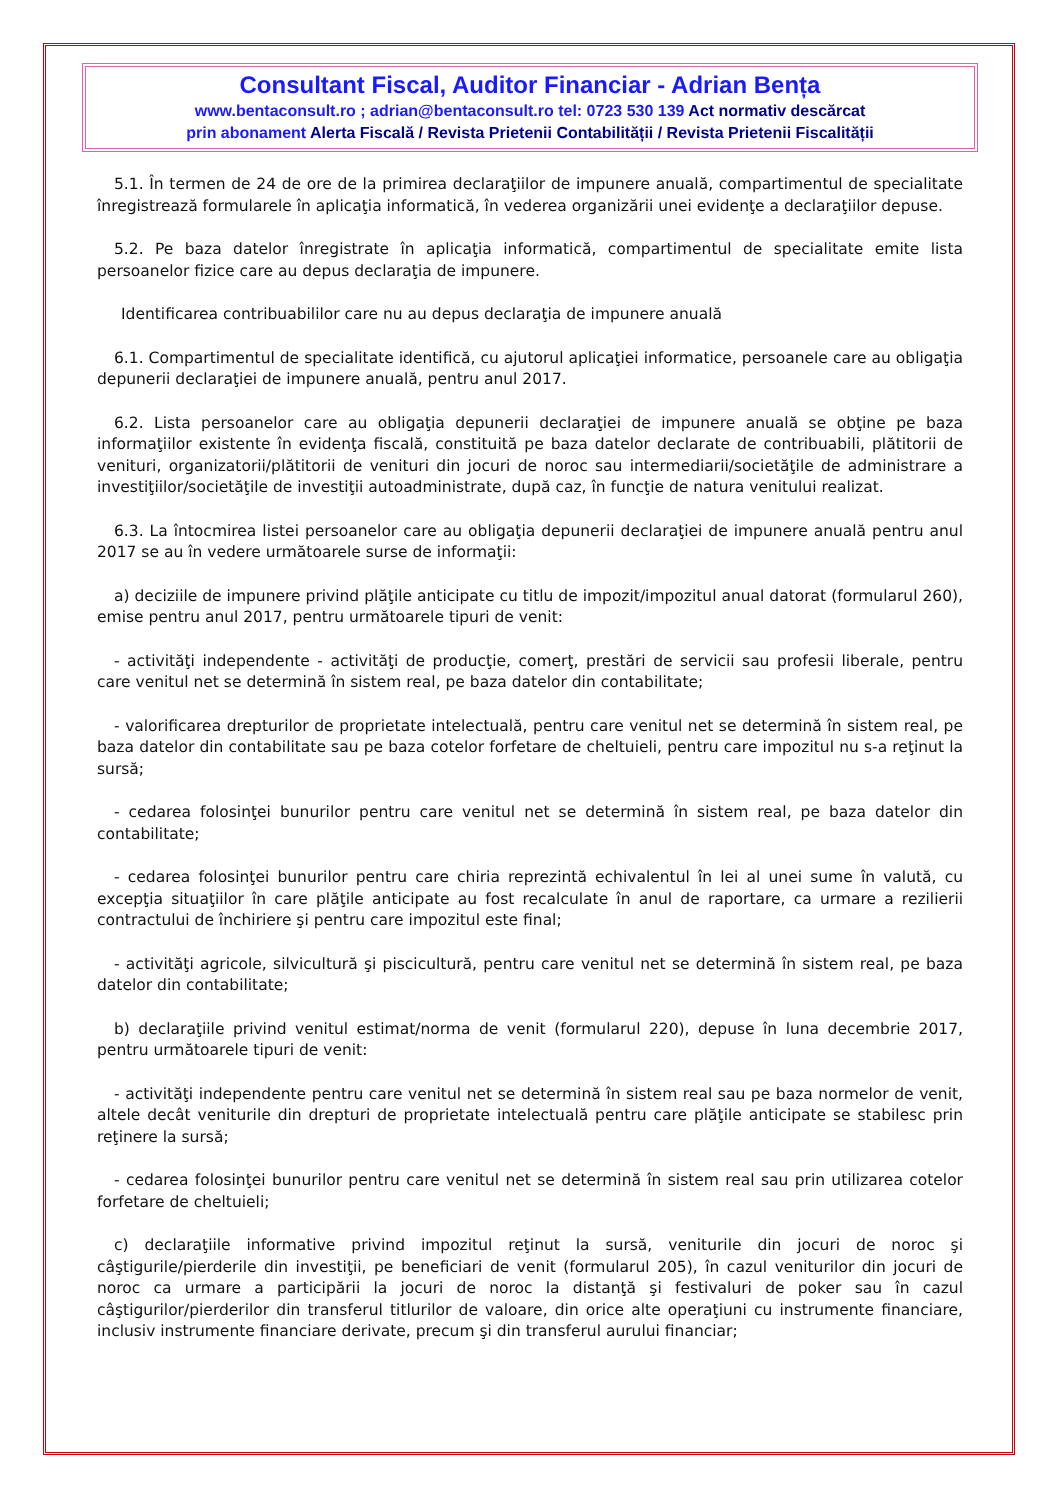Consultant Fiscal, Auditor Financiar - Adrian Bența
www.bentaconsult.ro ; adrian@bentaconsult.ro tel: 0723 530 139 Act normativ descărcat
prin abonament Alerta Fiscală / Revista Prietenii Contabilității / Revista Prietenii Fiscalității
5.1. În termen de 24 de ore de la primirea declaraţiilor de impunere anuală, compartimentul de specialitate înregistrează formularele în aplicaţia informatică, în vederea organizării unei evidenţe a declaraţiilor depuse.
5.2. Pe baza datelor înregistrate în aplicaţia informatică, compartimentul de specialitate emite lista persoanelor fizice care au depus declaraţia de impunere.
Identificarea contribuabililor care nu au depus declaraţia de impunere anuală
6.1. Compartimentul de specialitate identifică, cu ajutorul aplicaţiei informatice, persoanele care au obligaţia depunerii declaraţiei de impunere anuală, pentru anul 2017.
6.2. Lista persoanelor care au obligaţia depunerii declaraţiei de impunere anuală se obţine pe baza informaţiilor existente în evidenţa fiscală, constituită pe baza datelor declarate de contribuabili, plătitorii de venituri, organizatorii/plătitorii de venituri din jocuri de noroc sau intermediarii/societăţile de administrare a investiţiilor/societăţile de investiţii autoadministrate, după caz, în funcţie de natura venitului realizat.
6.3. La întocmirea listei persoanelor care au obligaţia depunerii declaraţiei de impunere anuală pentru anul 2017 se au în vedere următoarele surse de informaţii:
a) deciziile de impunere privind plăţile anticipate cu titlu de impozit/impozitul anual datorat (formularul 260), emise pentru anul 2017, pentru următoarele tipuri de venit:
- activităţi independente - activităţi de producţie, comerţ, prestări de servicii sau profesii liberale, pentru care venitul net se determină în sistem real, pe baza datelor din contabilitate;
- valorificarea drepturilor de proprietate intelectuală, pentru care venitul net se determină în sistem real, pe baza datelor din contabilitate sau pe baza cotelor forfetare de cheltuieli, pentru care impozitul nu s-a reţinut la sursă;
- cedarea folosinţei bunurilor pentru care venitul net se determină în sistem real, pe baza datelor din contabilitate;
- cedarea folosinţei bunurilor pentru care chiria reprezintă echivalentul în lei al unei sume în valută, cu excepţia situaţiilor în care plăţile anticipate au fost recalculate în anul de raportare, ca urmare a rezilierii contractului de închiriere şi pentru care impozitul este final;
- activităţi agricole, silvicultură şi piscicultură, pentru care venitul net se determină în sistem real, pe baza datelor din contabilitate;
b) declaraţiile privind venitul estimat/norma de venit (formularul 220), depuse în luna decembrie 2017, pentru următoarele tipuri de venit:
- activităţi independente pentru care venitul net se determină în sistem real sau pe baza normelor de venit, altele decât veniturile din drepturi de proprietate intelectuală pentru care plăţile anticipate se stabilesc prin reţinere la sursă;
- cedarea folosinţei bunurilor pentru care venitul net se determină în sistem real sau prin utilizarea cotelor forfetare de cheltuieli;
c) declaraţiile informative privind impozitul reţinut la sursă, veniturile din jocuri de noroc şi câştigurile/pierderile din investiţii, pe beneficiari de venit (formularul 205), în cazul veniturilor din jocuri de noroc ca urmare a participării la jocuri de noroc la distanţă şi festivaluri de poker sau în cazul câştigurilor/pierderilor din transferul titlurilor de valoare, din orice alte operaţiuni cu instrumente financiare, inclusiv instrumente financiare derivate, precum şi din transferul aurului financiar;